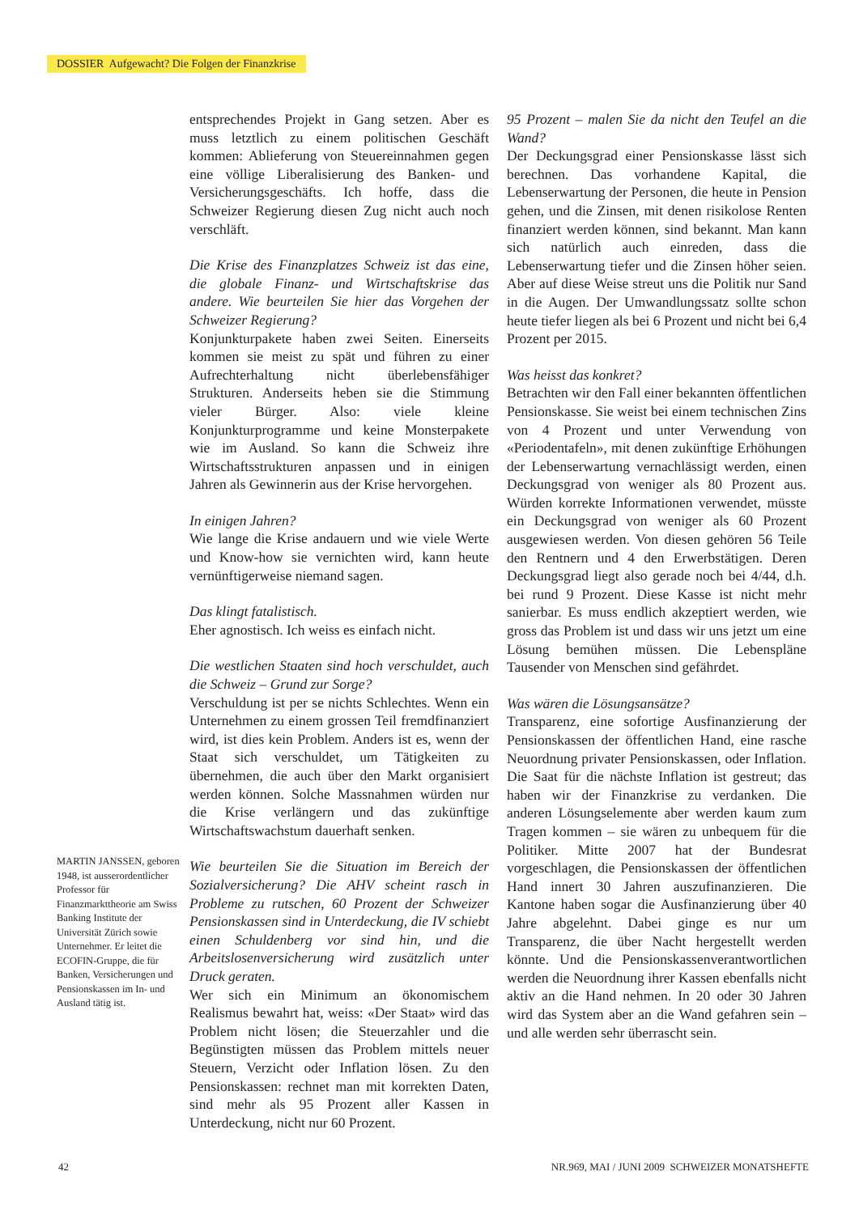DOSSIER Aufgewacht? Die Folgen der Finanzkrise
MARTIN JANSSEN, geboren 1948, ist ausserordentlicher Professor für Finanzmarkttheorie am Swiss Banking Institute der Universität Zürich sowie Unternehmer. Er leitet die ECOFIN-Gruppe, die für Banken, Versicherungen und Pensionskassen im In- und Ausland tätig ist.
entsprechendes Projekt in Gang setzen. Aber es muss letztlich zu einem politischen Geschäft kommen: Ablieferung von Steuereinnahmen gegen eine völlige Liberalisierung des Banken- und Versicherungsgeschäfts. Ich hoffe, dass die Schweizer Regierung diesen Zug nicht auch noch verschläft.
Die Krise des Finanzplatzes Schweiz ist das eine, die globale Finanz- und Wirtschaftskrise das andere. Wie beurteilen Sie hier das Vorgehen der Schweizer Regierung?
Konjunkturpakete haben zwei Seiten. Einerseits kommen sie meist zu spät und führen zu einer Aufrechterhaltung nicht überlebensfähiger Strukturen. Anderseits heben sie die Stimmung vieler Bürger. Also: viele kleine Konjunkturprogramme und keine Monsterpakete wie im Ausland. So kann die Schweiz ihre Wirtschaftsstrukturen anpassen und in einigen Jahren als Gewinnerin aus der Krise hervorgehen.
In einigen Jahren?
Wie lange die Krise andauern und wie viele Werte und Know-how sie vernichten wird, kann heute vernünftigerweise niemand sagen.
Das klingt fatalistisch.
Eher agnostisch. Ich weiss es einfach nicht.
Die westlichen Staaten sind hoch verschuldet, auch die Schweiz – Grund zur Sorge?
Verschuldung ist per se nichts Schlechtes. Wenn ein Unternehmen zu einem grossen Teil fremdfinanziert wird, ist dies kein Problem. Anders ist es, wenn der Staat sich verschuldet, um Tätigkeiten zu übernehmen, die auch über den Markt organisiert werden können. Solche Massnahmen würden nur die Krise verlängern und das zukünftige Wirtschaftswachstum dauerhaft senken.
Wie beurteilen Sie die Situation im Bereich der Sozialversicherung? Die AHV scheint rasch in Probleme zu rutschen, 60 Prozent der Schweizer Pensionskassen sind in Unterdeckung, die IV schiebt einen Schuldenberg vor sind hin, und die Arbeitslosenversicherung wird zusätzlich unter Druck geraten.
Wer sich ein Minimum an ökonomischem Realismus bewahrt hat, weiss: «Der Staat» wird das Problem nicht lösen; die Steuerzahler und die Begünstigten müssen das Problem mittels neuer Steuern, Verzicht oder Inflation lösen. Zu den Pensionskassen: rechnet man mit korrekten Daten, sind mehr als 95 Prozent aller Kassen in Unterdeckung, nicht nur 60 Prozent.
95 Prozent – malen Sie da nicht den Teufel an die Wand?
Der Deckungsgrad einer Pensionskasse lässt sich berechnen. Das vorhandene Kapital, die Lebenserwartung der Personen, die heute in Pension gehen, und die Zinsen, mit denen risikolose Renten finanziert werden können, sind bekannt. Man kann sich natürlich auch einreden, dass die Lebenserwartung tiefer und die Zinsen höher seien. Aber auf diese Weise streut uns die Politik nur Sand in die Augen. Der Umwandlungssatz sollte schon heute tiefer liegen als bei 6 Prozent und nicht bei 6,4 Prozent per 2015.
Was heisst das konkret?
Betrachten wir den Fall einer bekannten öffentlichen Pensionskasse. Sie weist bei einem technischen Zins von 4 Prozent und unter Verwendung von «Periodentafeln», mit denen zukünftige Erhöhungen der Lebenserwartung vernachlässigt werden, einen Deckungsgrad von weniger als 80 Prozent aus. Würden korrekte Informationen verwendet, müsste ein Deckungsgrad von weniger als 60 Prozent ausgewiesen werden. Von diesen gehören 56 Teile den Rentnern und 4 den Erwerbstätigen. Deren Deckungsgrad liegt also gerade noch bei 4/44, d.h. bei rund 9 Prozent. Diese Kasse ist nicht mehr sanierbar. Es muss endlich akzeptiert werden, wie gross das Problem ist und dass wir uns jetzt um eine Lösung bemühen müssen. Die Lebenspläne Tausender von Menschen sind gefährdet.
Was wären die Lösungsansätze?
Transparenz, eine sofortige Ausfinanzierung der Pensionskassen der öffentlichen Hand, eine rasche Neuordnung privater Pensionskassen, oder Inflation. Die Saat für die nächste Inflation ist gestreut; das haben wir der Finanzkrise zu verdanken. Die anderen Lösungselemente aber werden kaum zum Tragen kommen – sie wären zu unbequem für die Politiker. Mitte 2007 hat der Bundesrat vorgeschlagen, die Pensionskassen der öffentlichen Hand innert 30 Jahren auszufinanzieren. Die Kantone haben sogar die Ausfinanzierung über 40 Jahre abgelehnt. Dabei ginge es nur um Transparenz, die über Nacht hergestellt werden könnte. Und die Pensionskassenverantwortlichen werden die Neuordnung ihrer Kassen ebenfalls nicht aktiv an die Hand nehmen. In 20 oder 30 Jahren wird das System aber an die Wand gefahren sein – und alle werden sehr überrascht sein.
42 NR.969, MAI / JUNI 2009 SCHWEIZER MONATSHEFTE